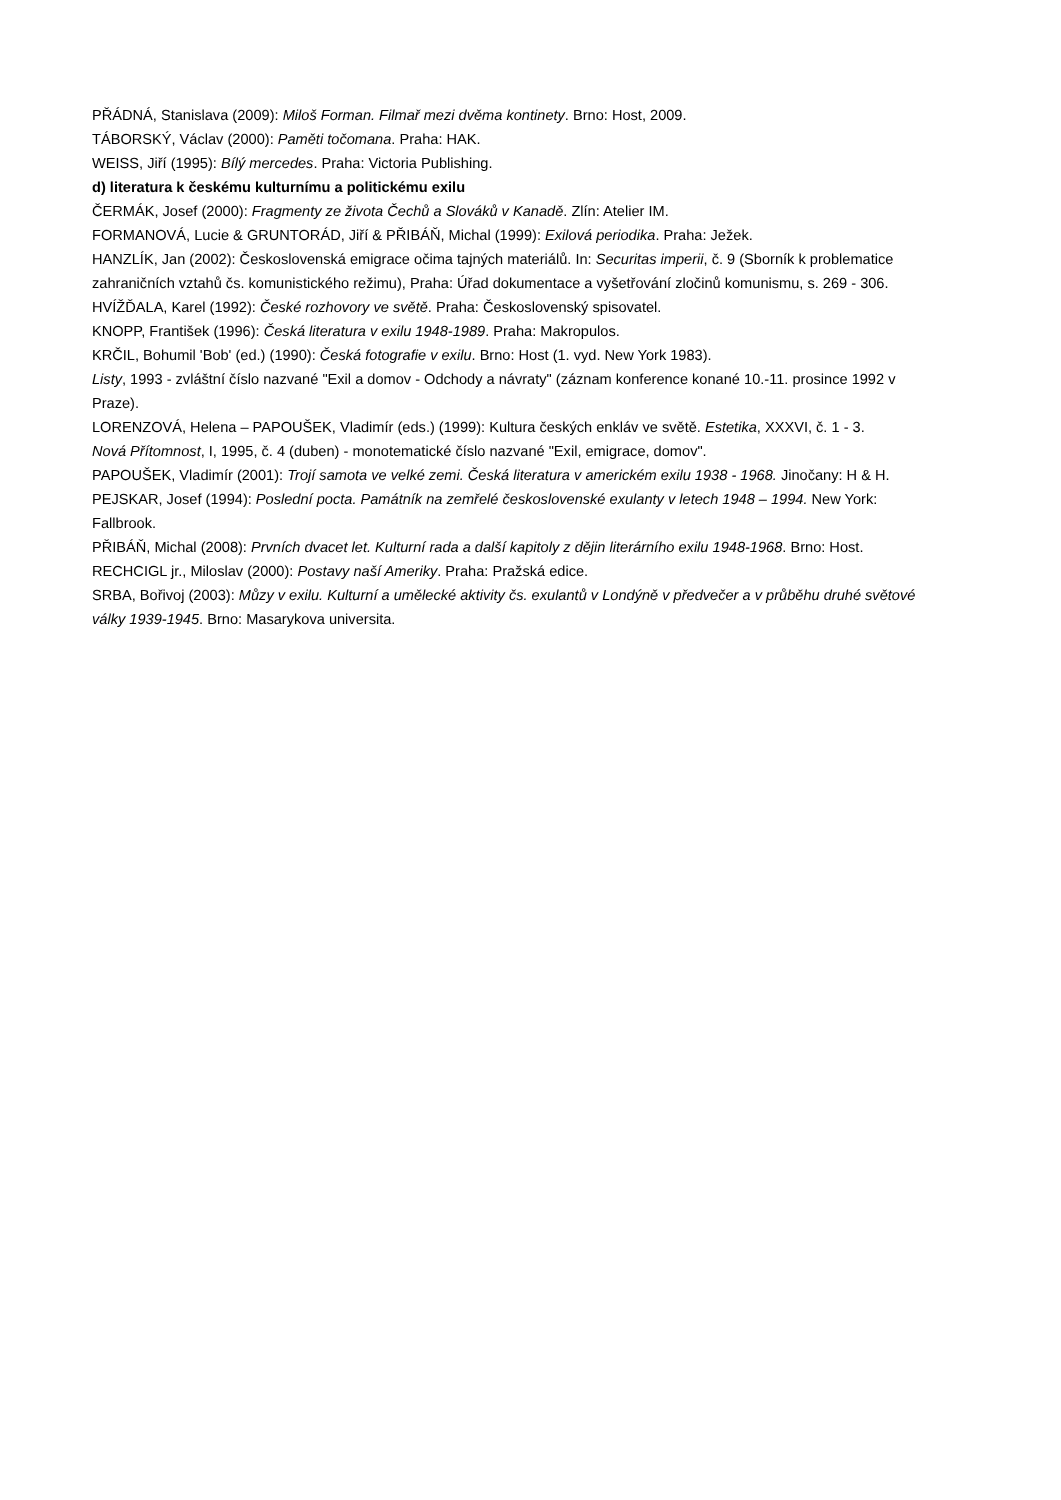PŘÁDNÁ, Stanislava (2009): Miloš Forman. Filmař mezi dvěma kontinety. Brno: Host, 2009.
TÁBORSKÝ, Václav (2000): Paměti točomana. Praha: HAK.
WEISS, Jiří (1995): Bílý mercedes. Praha: Victoria Publishing.
d) literatura k českému kulturnímu a politickému exilu
ČERMÁK, Josef (2000): Fragmenty ze života Čechů a Slováků v Kanadě. Zlín: Atelier IM.
FORMANOVÁ, Lucie & GRUNTORÁD, Jiří & PŘIBÁŇ, Michal (1999): Exilová periodika. Praha: Ježek.
HANZLÍK, Jan (2002): Československá emigrace očima tajných materiálů. In: Securitas imperii, č. 9 (Sborník k problematice zahraničních vztahů čs. komunistického režimu), Praha: Úřad dokumentace a vyšetřování zločinů komunismu, s. 269 - 306.
HVÍŽĎALA, Karel (1992): České rozhovory ve světě. Praha: Československý spisovatel.
KNOPP, František (1996): Česká literatura v exilu 1948-1989. Praha: Makropulos.
KRČIL, Bohumil 'Bob' (ed.) (1990): Česká fotografie v exilu. Brno: Host (1. vyd. New York 1983).
Listy, 1993 - zvláštní číslo nazvané "Exil a domov - Odchody a návraty" (záznam konference konané 10.-11. prosince 1992 v Praze).
LORENZOVÁ, Helena – PAPOUŠEK, Vladimír (eds.) (1999): Kultura českých enkláv ve světě. Estetika, XXXVI, č. 1 - 3.
Nová Přítomnost, I, 1995, č. 4 (duben) - monotematické číslo nazvané "Exil, emigrace, domov".
PAPOUŠEK, Vladimír (2001): Trojí samota ve velké zemi. Česká literatura v americkém exilu 1938 - 1968. Jinočany: H & H.
PEJSKAR, Josef (1994): Poslední pocta. Památník na zemřelé československé exulanty v letech 1948 – 1994. New York: Fallbrook.
PŘIBÁŇ, Michal (2008): Prvních dvacet let. Kulturní rada a další kapitoly z dějin literárního exilu 1948-1968. Brno: Host.
RECHCIGL jr., Miloslav (2000): Postavy naší Ameriky. Praha: Pražská edice.
SRBA, Bořivoj (2003): Můzy v exilu. Kulturní a umělecké aktivity čs. exulantů v Londýně v předvečer a v průběhu druhé světové války 1939-1945. Brno: Masarykova universita.